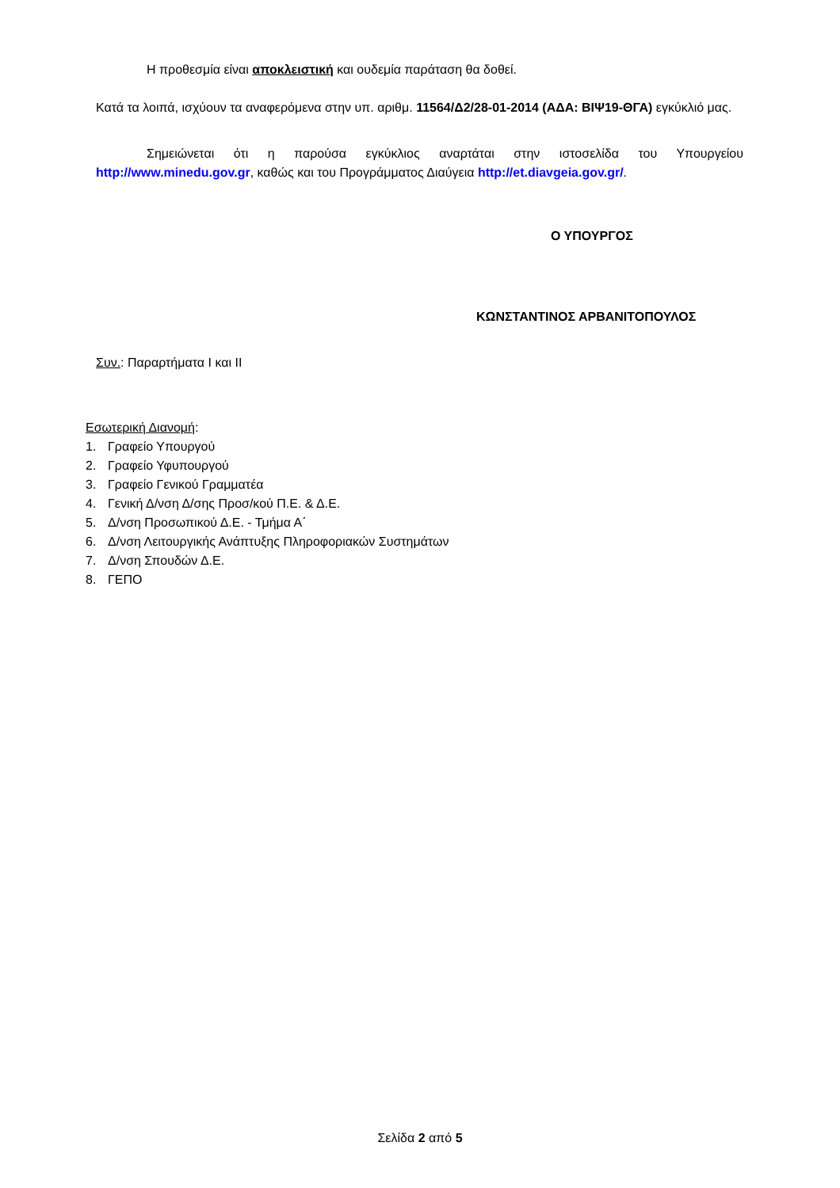Η προθεσμία είναι αποκλειστική και ουδεμία παράταση θα δοθεί.
Κατά τα λοιπά, ισχύουν τα αναφερόμενα στην υπ. αριθμ. 11564/Δ2/28-01-2014 (ΑΔΑ: ΒΙΨ19-ΘΓΑ) εγκύκλιό μας.
Σημειώνεται ότι η παρούσα εγκύκλιος αναρτάται στην ιστοσελίδα του Υπουργείου http://www.minedu.gov.gr, καθώς και του Προγράμματος Διαύγεια http://et.diavgeia.gov.gr/.
Ο ΥΠΟΥΡΓΟΣ
ΚΩΝΣΤΑΝΤΙΝΟΣ ΑΡΒΑΝΙΤΟΠΟΥΛΟΣ
Συν.: Παραρτήματα Ι και ΙΙ
Εσωτερική Διανομή:
1. Γραφείο Υπουργού
2. Γραφείο Υφυπουργού
3. Γραφείο Γενικού Γραμματέα
4. Γενική Δ/νση Δ/σης Προσ/κού Π.Ε. & Δ.Ε.
5. Δ/νση Προσωπικού Δ.Ε. - Τμήμα Α΄
6. Δ/νση Λειτουργικής Ανάπτυξης Πληροφοριακών Συστημάτων
7. Δ/νση Σπουδών Δ.Ε.
8. ΓΕΠΟ
Σελίδα 2 από 5